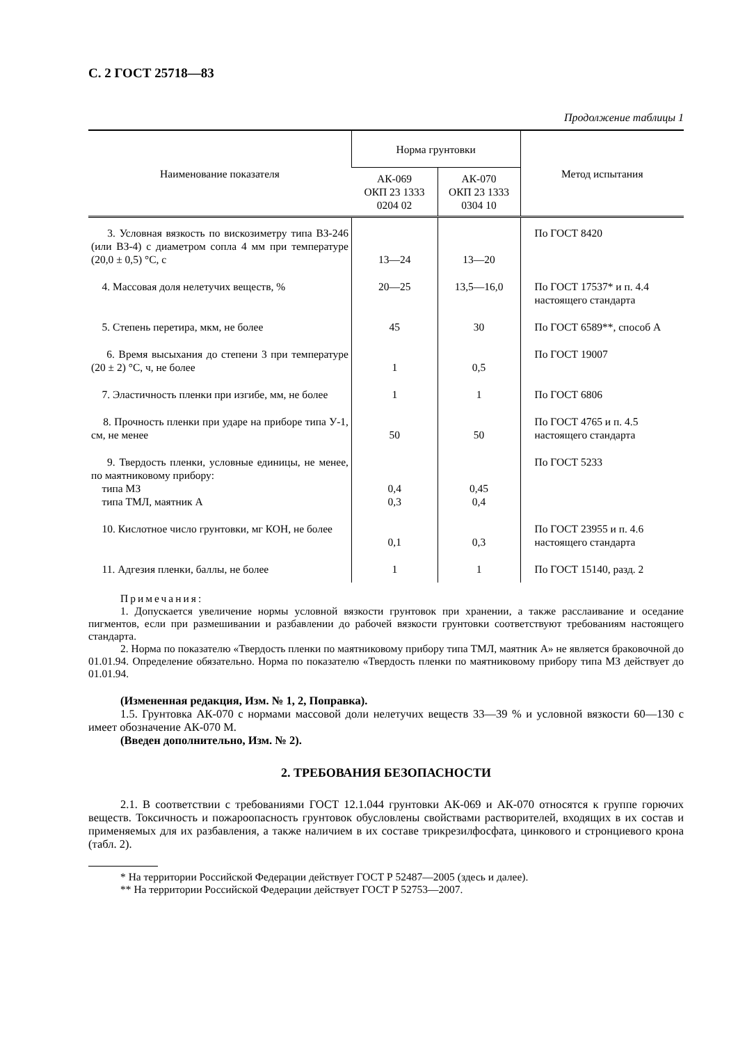С. 2 ГОСТ 25718—83
Продолжение таблицы 1
| Наименование показателя | Норма грунтовки | | Метод испытания |
| --- | --- | --- | --- |
| | АК-069 ОКП 23 1333 0204 02 | АК-070 ОКП 23 1333 0304 10 | |
| 3. Условная вязкость по вискозиметру типа ВЗ-246 (или ВЗ-4) с диаметром сопла 4 мм при температуре (20,0 ± 0,5) °С, с | 13—24 | 13—20 | По ГОСТ 8420 |
| 4. Массовая доля нелетучих веществ, % | 20—25 | 13,5—16,0 | По ГОСТ 17537* и п. 4.4 настоящего стандарта |
| 5. Степень перетира, мкм, не более | 45 | 30 | По ГОСТ 6589**, способ А |
| 6. Время высыхания до степени 3 при температуре (20 ± 2) °С, ч, не более | 1 | 0,5 | По ГОСТ 19007 |
| 7. Эластичность пленки при изгибе, мм, не более | 1 | 1 | По ГОСТ 6806 |
| 8. Прочность пленки при ударе на приборе типа У-1, см, не менее | 50 | 50 | По ГОСТ 4765 и п. 4.5 настоящего стандарта |
| 9. Твердость пленки, условные единицы, не менее, по маятниковому прибору: типа МЗ типа ТМЛ, маятник А | 0,4 0,3 | 0,45 0,4 | По ГОСТ 5233 |
| 10. Кислотное число грунтовки, мг КОН, не более | 0,1 | 0,3 | По ГОСТ 23955 и п. 4.6 настоящего стандарта |
| 11. Адгезия пленки, баллы, не более | 1 | 1 | По ГОСТ 15140, разд. 2 |
Примечания:
1. Допускается увеличение нормы условной вязкости грунтовок при хранении, а также расслаивание и оседание пигментов, если при размешивании и разбавлении до рабочей вязкости грунтовки соответствуют требованиям настоящего стандарта.
2. Норма по показателю «Твердость пленки по маятниковому прибору типа ТМЛ, маятник А» не является браковочной до 01.01.94. Определение обязательно. Норма по показателю «Твердость пленки по маятниковому прибору типа МЗ действует до 01.01.94.
(Измененная редакция, Изм. № 1, 2, Поправка).
1.5. Грунтовка АК-070 с нормами массовой доли нелетучих веществ 33—39 % и условной вязкости 60—130 с имеет обозначение АК-070 М.
(Введен дополнительно, Изм. № 2).
2. ТРЕБОВАНИЯ БЕЗОПАСНОСТИ
2.1. В соответствии с требованиями ГОСТ 12.1.044 грунтовки АК-069 и АК-070 относятся к группе горючих веществ. Токсичность и пожароопасность грунтовок обусловлены свойствами растворителей, входящих в их состав и применяемых для их разбавления, а также наличием в их составе трикрезилфосфата, цинкового и стронциевого крона (табл. 2).
* На территории Российской Федерации действует ГОСТ Р 52487—2005 (здесь и далее).
** На территории Российской Федерации действует ГОСТ Р 52753—2007.